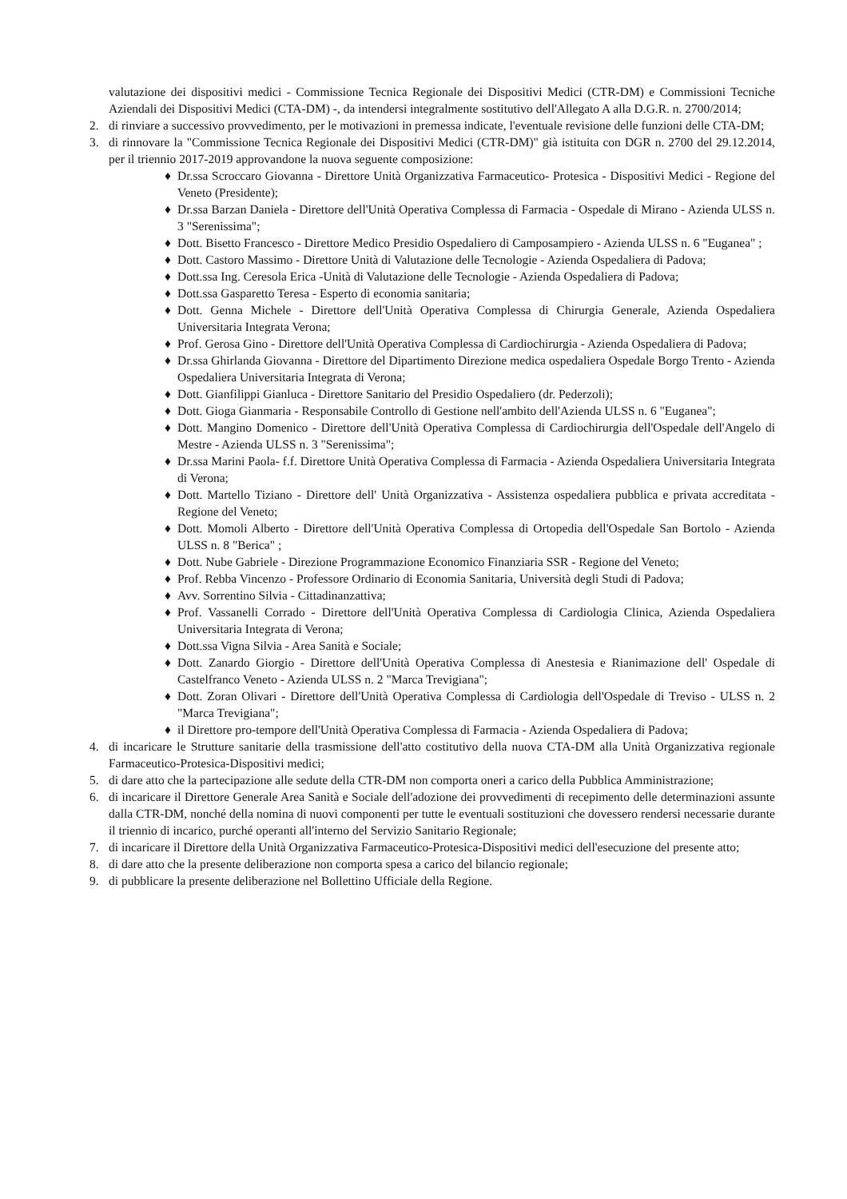valutazione dei dispositivi medici - Commissione Tecnica Regionale dei Dispositivi Medici (CTR-DM) e Commissioni Tecniche Aziendali dei Dispositivi Medici (CTA-DM) -, da intendersi integralmente sostitutivo dell'Allegato A alla D.G.R. n. 2700/2014;
2. di rinviare a successivo provvedimento, per le motivazioni in premessa indicate, l'eventuale revisione delle funzioni delle CTA-DM;
3. di rinnovare la "Commissione Tecnica Regionale dei Dispositivi Medici (CTR-DM)" già istituita con DGR n. 2700 del 29.12.2014, per il triennio 2017-2019 approvandone la nuova seguente composizione:
♦ Dr.ssa Scroccaro Giovanna - Direttore Unità Organizzativa Farmaceutico- Protesica - Dispositivi Medici - Regione del Veneto (Presidente);
♦ Dr.ssa Barzan Daniela - Direttore dell'Unità Operativa Complessa di Farmacia - Ospedale di Mirano - Azienda ULSS n. 3 "Serenissima";
♦ Dott. Bisetto Francesco - Direttore Medico Presidio Ospedaliero di Camposampiero - Azienda ULSS n. 6 "Euganea" ;
♦ Dott. Castoro Massimo - Direttore Unità di Valutazione delle Tecnologie - Azienda Ospedaliera di Padova;
♦ Dott.ssa Ing. Ceresola Erica -Unità di Valutazione delle Tecnologie - Azienda Ospedaliera di Padova;
♦ Dott.ssa Gasparetto Teresa - Esperto di economia sanitaria;
♦ Dott. Genna Michele - Direttore dell'Unità Operativa Complessa di Chirurgia Generale, Azienda Ospedaliera Universitaria Integrata Verona;
♦ Prof. Gerosa Gino - Direttore dell'Unità Operativa Complessa di Cardiochirurgia - Azienda Ospedaliera di Padova;
♦ Dr.ssa Ghirlanda Giovanna - Direttore del Dipartimento Direzione medica ospedaliera Ospedale Borgo Trento - Azienda Ospedaliera Universitaria Integrata di Verona;
♦ Dott. Gianfilippi Gianluca - Direttore Sanitario del Presidio Ospedaliero (dr. Pederzoli);
♦ Dott. Gioga Gianmaria - Responsabile Controllo di Gestione nell'ambito dell'Azienda ULSS n. 6 "Euganea";
♦ Dott. Mangino Domenico - Direttore dell'Unità Operativa Complessa di Cardiochirurgia dell'Ospedale dell'Angelo di Mestre - Azienda ULSS n. 3 "Serenissima";
♦ Dr.ssa Marini Paola- f.f. Direttore Unità Operativa Complessa di Farmacia - Azienda Ospedaliera Universitaria Integrata di Verona;
♦ Dott. Martello Tiziano - Direttore dell' Unità Organizzativa - Assistenza ospedaliera pubblica e privata accreditata - Regione del Veneto;
♦ Dott. Momoli Alberto - Direttore dell'Unità Operativa Complessa di Ortopedia dell'Ospedale San Bortolo - Azienda ULSS n. 8 "Berica" ;
♦ Dott. Nube Gabriele - Direzione Programmazione Economico Finanziaria SSR - Regione del Veneto;
♦ Prof. Rebba Vincenzo - Professore Ordinario di Economia Sanitaria, Università degli Studi di Padova;
♦ Avv. Sorrentino Silvia - Cittadinanzattiva;
♦ Prof. Vassanelli Corrado - Direttore dell'Unità Operativa Complessa di Cardiologia Clinica, Azienda Ospedaliera Universitaria Integrata di Verona;
♦ Dott.ssa Vigna Silvia - Area Sanità e Sociale;
♦ Dott. Zanardo Giorgio - Direttore dell'Unità Operativa Complessa di Anestesia e Rianimazione dell' Ospedale di Castelfranco Veneto - Azienda ULSS n. 2 "Marca Trevigiana";
♦ Dott. Zoran Olivari - Direttore dell'Unità Operativa Complessa di Cardiologia dell'Ospedale di Treviso - ULSS n. 2 "Marca Trevigiana";
♦ il Direttore pro-tempore dell'Unità Operativa Complessa di Farmacia - Azienda Ospedaliera di Padova;
4. di incaricare le Strutture sanitarie della trasmissione dell'atto costitutivo della nuova CTA-DM alla Unità Organizzativa regionale Farmaceutico-Protesica-Dispositivi medici;
5. di dare atto che la partecipazione alle sedute della CTR-DM non comporta oneri a carico della Pubblica Amministrazione;
6. di incaricare il Direttore Generale Area Sanità e Sociale dell'adozione dei provvedimenti di recepimento delle determinazioni assunte dalla CTR-DM, nonché della nomina di nuovi componenti per tutte le eventuali sostituzioni che dovessero rendersi necessarie durante il triennio di incarico, purché operanti all'interno del Servizio Sanitario Regionale;
7. di incaricare il Direttore della Unità Organizzativa Farmaceutico-Protesica-Dispositivi medici dell'esecuzione del presente atto;
8. di dare atto che la presente deliberazione non comporta spesa a carico del bilancio regionale;
9. di pubblicare la presente deliberazione nel Bollettino Ufficiale della Regione.